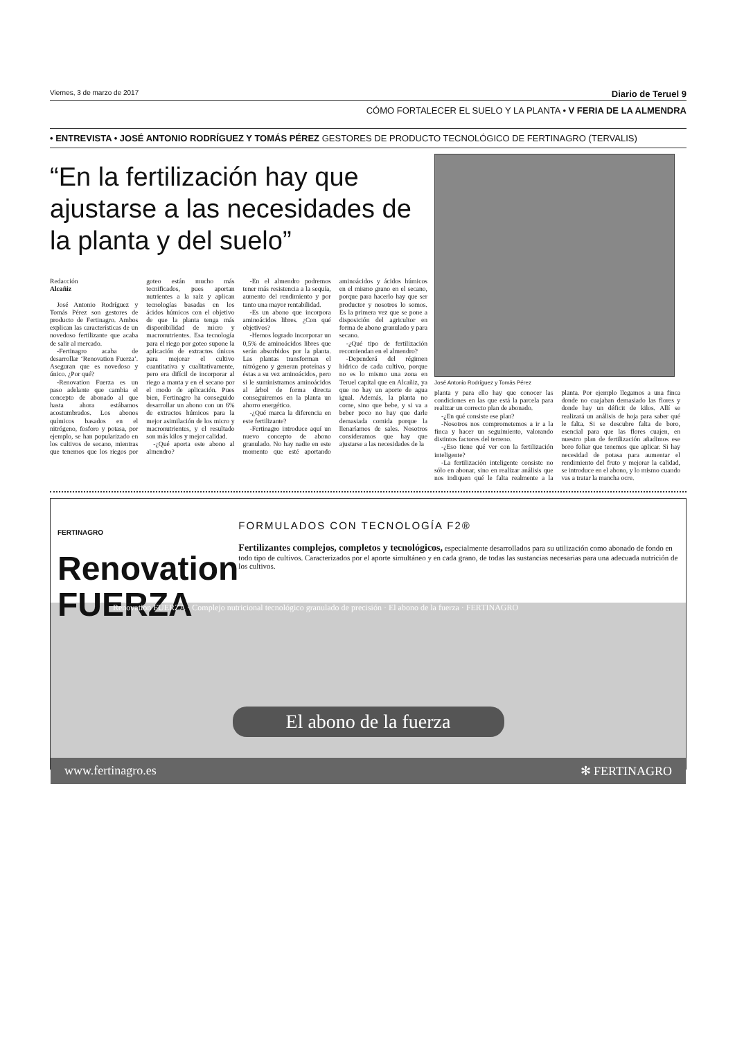Viernes, 3 de marzo de 2017 Diario de Teruel 9
CÓMO FORTALECER EL SUELO Y LA PLANTA • V FERIA DE LA ALMENDRA
• ENTREVISTA • JOSÉ ANTONIO RODRÍGUEZ Y TOMÁS PÉREZ GESTORES DE PRODUCTO TECNOLÓGICO DE FERTINAGRO (TERVALIS)
“En la fertilización hay que ajustarse a las necesidades de la planta y del suelo”
Redacción
Alcañiz
José Antonio Rodríguez y Tomás Pérez son gestores de producto de Fertinagro. Ambos explican las características de un novedoso fertilizante que acaba de salir al mercado.
-Fertinagro acaba de desarrollar ‘Renovation Fuerza’. Aseguran que es novedoso y único. ¿Por qué?
-Renovation Fuerza es un paso adelante que cambia el concepto de abonado al que hasta ahora estábamos acostumbrados. Los abonos químicos basados en el nitrógeno, fosforo y potasa, por ejemplo, se han popularizado en los cultivos de secano, mientras que tenemos que los riegos por goteo están mucho más tecnificados, pues aportan nutrientes a la raíz y aplican tecnologías basadas en los ácidos húmicos con el objetivo de que la planta tenga más disponibilidad de micro y macronutrientes. Esa tecnología para el riego por goteo supone la aplicación de extractos únicos para mejorar el cultivo cuantitativa y cualitativamente, pero era difícil de incorporar al riego a manta y en el secano por el modo de aplicación. Pues bien, Fertinagro ha conseguido desarrollar un abono con un 6% de extractos húmicos para la mejor asimilación de los micro y macronutrientes, y el resultado son más kilos y mejor calidad.
-¿Qué aporta este abono al almendro?
-En el almendro podremos tener más resistencia a la sequía, aumento del rendimiento y por tanto una mayor rentabilidad.
-Es un abono que incorpora aminoácidos libres. ¿Con qué objetivos?
-Hemos logrado incorporar un 0,5% de aminoácidos libres que serán absorbidos por la planta. Las plantas transforman el nitrógeno y generan proteínas y éstas a su vez aminoácidos, pero si le suministramos aminoácidos al árbol de forma directa conseguiremos en la planta un ahorro energético.
-¿Qué marca la diferencia en este fertilizante?
-Fertinagro introduce aquí un nuevo concepto de abono granulado. No hay nadie en este momento que esté aportando aminoácidos y ácidos húmicos en el mismo grano en el secano, porque para hacerlo hay que ser productor y nosotros lo somos. Es la primera vez que se pone a disposición del agricultor en forma de abono granulado y para secano.
-¿Qué tipo de fertilización recomiendan en el almendro?
-Dependerá del régimen hídrico de cada cultivo, porque no es lo mismo una zona en Teruel capital que en Alcañiz, ya que no hay un aporte de agua igual. Además, la planta no come, sino que bebe, y si va a beber poco no hay que darle demasiada comida porque la llenaríamos de sales. Nosotros consideramos que hay que ajustarse a las necesidades de la
José Antonio Rodríguez y Tomás Pérez
planta y para ello hay que conocer las condiciones en las que está la parcela para realizar un correcto plan de abonado.
-¿En qué consiste ese plan?
-Nosotros nos comprometemos a ir a la finca y hacer un seguimiento, valorando distintos factores del terreno.
-¿Eso tiene qué ver con la fertilización inteligente?
-La fertilización inteligente consiste no sólo en abonar, sino en realizar análisis que nos indiquen qué le falta realmente a la planta. Por ejemplo llegamos a una finca donde no cuajaban demasiado las flores y donde hay un déficit de kilos. Allí se realizará un análisis de hoja para saber qué le falta. Si se descubre falta de boro, esencial para que las flores cuajen, en nuestro plan de fertilización añadimos ese boro foliar que tenemos que aplicar. Si hay necesidad de potasa para aumentar el rendimiento del fruto y mejorar la calidad, se introduce en el abono, y lo mismo cuando vas a tratar la mancha ocre.
FERTINAGRO Renovation
FUERZA
FORMULADOS CON TECNOLOGÍA F2®
Fertilizantes complejos, completos y tecnológicos, especialmente desarrollados para su utilización como abonado de fondo en todo tipo de cultivos. Caracterizados por el aporte simultáneo y en cada grano, de todas las sustancias necesarias para una adecuada nutrición de los cultivos.
Renovation FUERZA · Complejo nutricional tecnológico granulado de precisión · El abono de la fuerza · FERTINAGRO
El abono de la fuerza
www.fertinagro.es ✻ FERTINAGRO